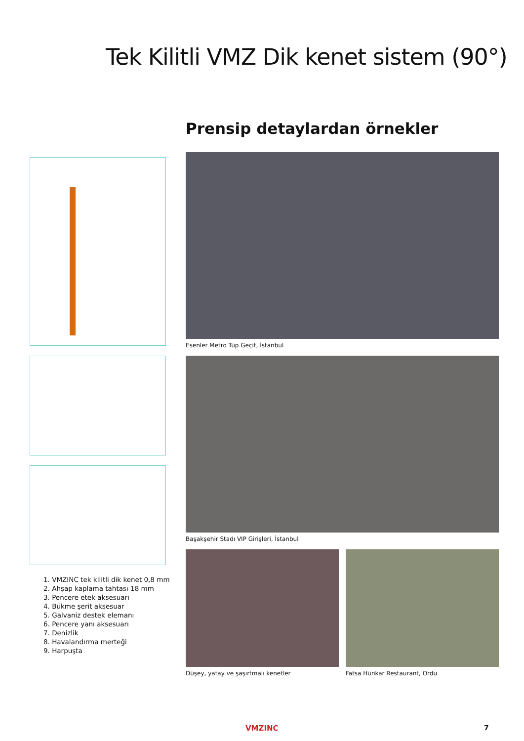Tek Kilitli VMZ Dik kenet sistem (90°)
Prensip detaylardan örnekler
1. VMZINC tek kilitli dik kenet 0,8 mm
2. Ahşap kaplama tahtası 18 mm
3. Pencere etek aksesuarı
4. Bükme şerit aksesuar
5. Galvaniz destek elemanı
6. Pencere yanı aksesuarı
7. Denizlik
8. Havalandırma merteği
9. Harpuşta
Esenler Metro Tüp Geçit, İstanbul
Başakşehir Stadı VIP Girişleri, İstanbul
Düşey, yatay ve şaşırtmalı kenetler
Fatsa Hünkar Restaurant, Ordu
VMZINC 7